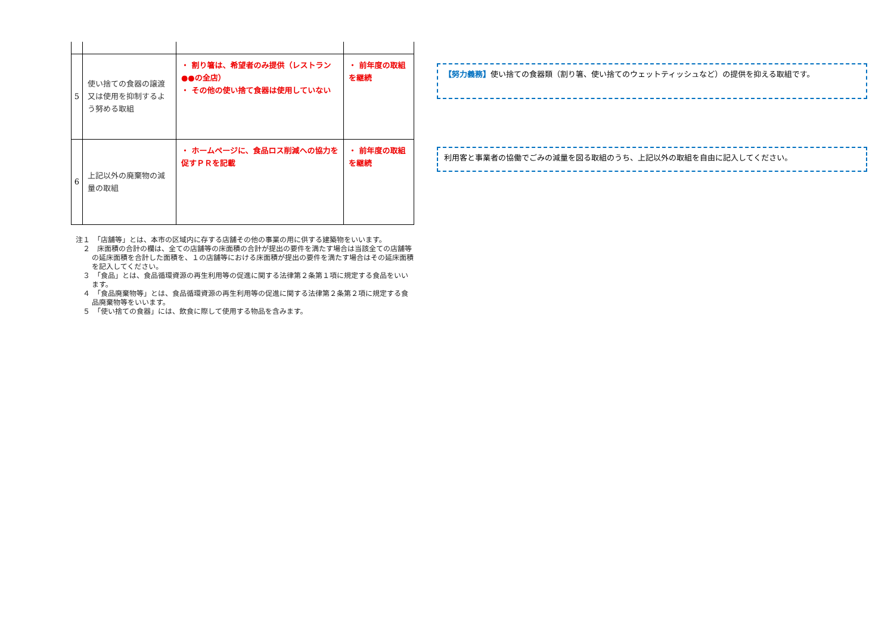| 5 | 使い捨ての食器の譲渡又は使用を抑制するよう努める取組 | ・ 割り箸は、希望者のみ提供（レストラン●●の全店） ・ その他の使い捨て食器は使用していない | ・ 前年度の取組を継続 |
| 6 | 上記以外の廃棄物の減量の取組 | ・ ホームページに、食品ロス削減への協力を促すＰＲを記載 | ・ 前年度の取組を継続 |
注１　「店舗等」とは、本市の区域内に存する店舗その他の事業の用に供する建築物をいいます。
　２　床面積の合計の欄は、全ての店舗等の床面積の合計が提出の要件を満たす場合は当該全ての店舗等の延床面積を合計した面積を、１の店舗等における床面積が提出の要件を満たす場合はその延床面積を記入してください。
　３　「食品」とは、食品循環資源の再生利用等の促進に関する法律第２条第１項に規定する食品をいいます。
　４　「食品廃棄物等」とは、食品循環資源の再生利用等の促進に関する法律第２条第２項に規定する食品廃棄物等をいいます。
　５　「使い捨ての食器」には、飲食に際して使用する物品を含みます。
【努力義務】使い捨ての食器類（割り箸、使い捨てのウェットティッシュなど）の提供を抑える取組です。
利用客と事業者の協働でごみの減量を図る取組のうち、上記以外の取組を自由に記入してください。